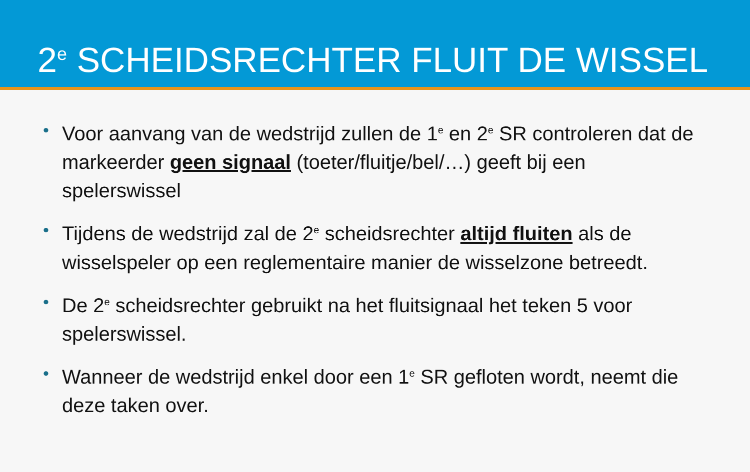2<sup>e</sup> SCHEIDSRECHTER FLUIT DE WISSEL
• Voor aanvang van de wedstrijd zullen de 1<sup>e</sup> en 2<sup>e</sup> SR controleren dat de markeerder geen signaal (toeter/fluitje/bel/…) geeft bij een spelerswissel
• Tijdens de wedstrijd zal de 2<sup>e</sup> scheidsrechter altijd fluiten als de wisselspeler op een reglementaire manier de wisselzone betreedt.
• De 2<sup>e</sup> scheidsrechter gebruikt na het fluitsignaal het teken 5 voor spelerswissel.
• Wanneer de wedstrijd enkel door een 1<sup>e</sup> SR gefloten wordt, neemt die deze taken over.